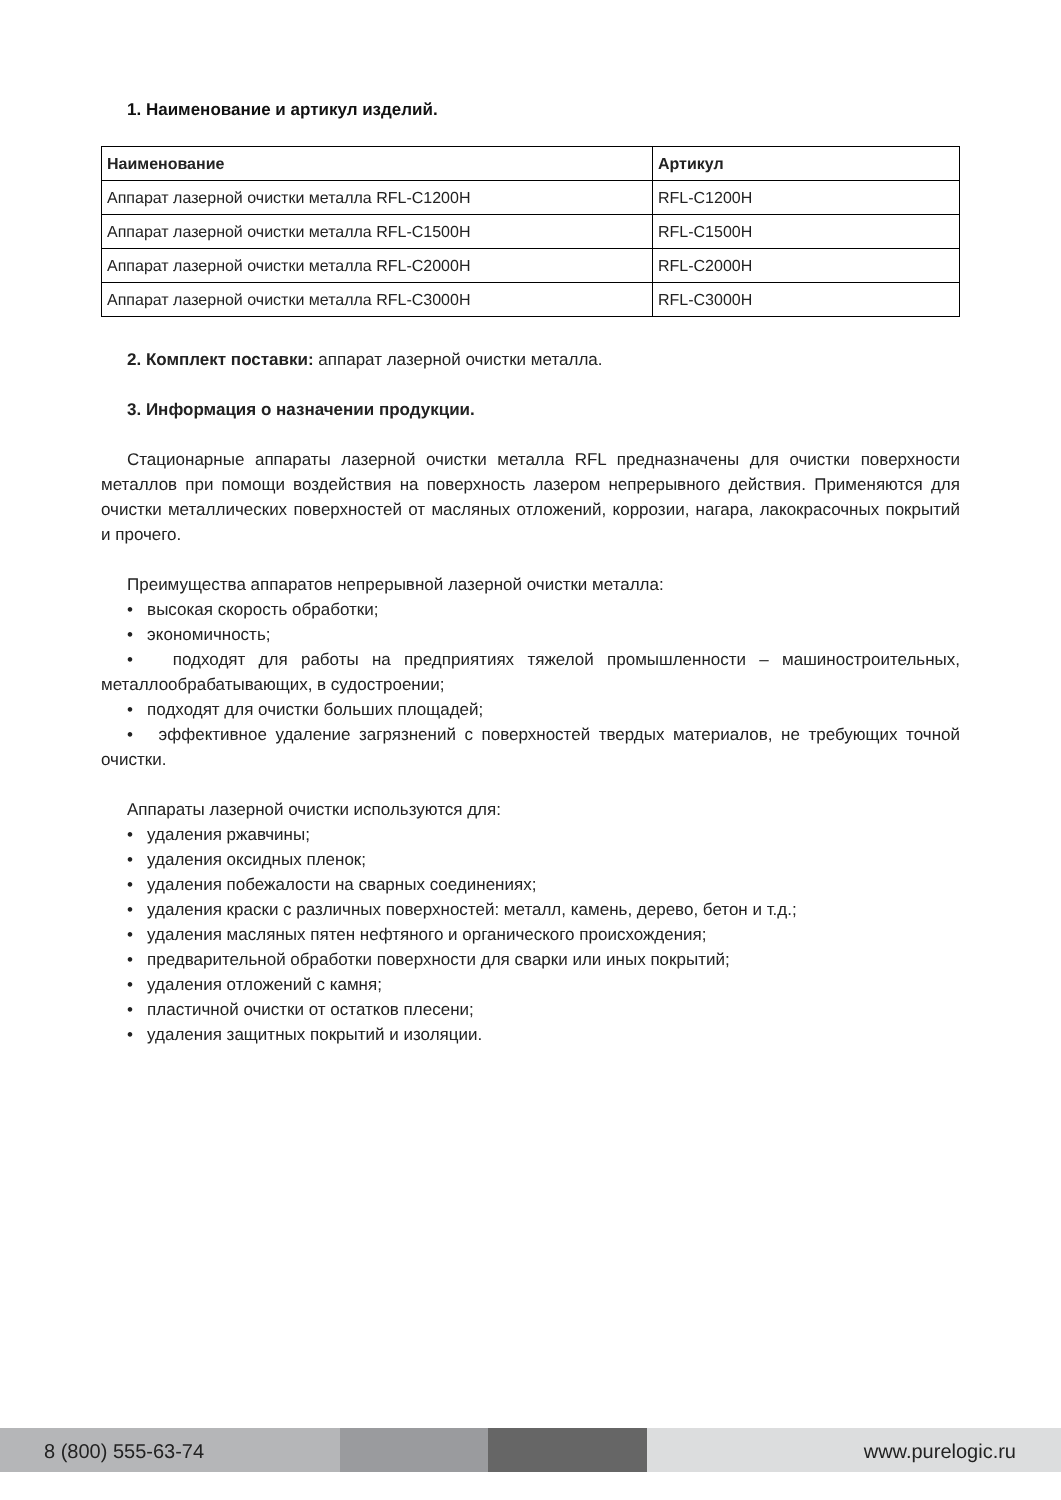1. Наименование и артикул изделий.
| Наименование | Артикул |
| --- | --- |
| Аппарат лазерной очистки металла RFL-C1200H | RFL-C1200H |
| Аппарат лазерной очистки металла RFL-C1500H | RFL-C1500H |
| Аппарат лазерной очистки металла RFL-C2000H | RFL-C2000H |
| Аппарат лазерной очистки металла RFL-C3000H | RFL-C3000H |
2. Комплект поставки: аппарат лазерной очистки металла.
3. Информация о назначении продукции.
Стационарные аппараты лазерной очистки металла RFL предназначены для очистки поверхности металлов при помощи воздействия на поверхность лазером непрерывного действия. Применяются для очистки металлических поверхностей от масляных отложений, коррозии, нагара, лакокрасочных покрытий и прочего.
Преимущества аппаратов непрерывной лазерной очистки металла:
• высокая скорость обработки;
• экономичность;
• подходят для работы на предприятиях тяжелой промышленности – машиностроительных, металлообрабатывающих, в судостроении;
• подходят для очистки больших площадей;
• эффективное удаление загрязнений с поверхностей твердых материалов, не требующих точной очистки.
Аппараты лазерной очистки используются для:
• удаления ржавчины;
• удаления оксидных пленок;
• удаления побежалости на сварных соединениях;
• удаления краски с различных поверхностей: металл, камень, дерево, бетон и т.д.;
• удаления масляных пятен нефтяного и органического происхождения;
• предварительной обработки поверхности для сварки или иных покрытий;
• удаления отложений с камня;
• пластичной очистки от остатков плесени;
• удаления защитных покрытий и изоляции.
8 (800) 555-63-74 www.purelogic.ru